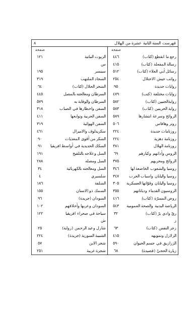فهرست السنة الثانية عشرة من الهلال ٨
| | صفحة | | صفحة |
| --- | --- | --- | --- |
| رجع ما انقطع (كتاب) | ٤٤٦ | الزيوت النباتية | ١٢١ |
| رسالة المفعلة (كتاب) | ٤١٥ | س | |
| رسائل أبي العلاء (كتاب) | ٥١٢ | سبنسر | ١٩٥ |
| رواتب جيش الاحتلال | ٢٥٤ | السجاد الملتهب | ٣١٩ |
| روايات جديدة | ٩٥ | السحر الحلال (كتاب) | ٦٤ |
| روايات مختلفة (كتب) | ٤٧٩ | السرطان ومعالجته بالمصل | ٤٤٥ |
| روايةالجنيين (كتاب) | ٥٨٢ | السرطان والوقاية به | ٥٧٩ |
| رواية الحريتين (كتاب) | ٥٨٣ | السفن واخطارها في الضباب | ٣١٨ |
| الروائح وسرعة انتشارها | ٥٨٩ | السفن الحربية وتوابعها | ٤١١ |
| روتر وهافاس | ٥٠٦ | السفن الهوائية | ٣١٩ |
| روزنامات جديدة | ٢٢٤ | سكريدلوف والاميرال | ٤٦١ |
| روزنامة دهرية | ٢٢٤ | السكر من أقوى المغذيات | ٩٠ |
| روزنامة الهلال | ٣٨١ | السكك الحديدية في أواسط افريقيا | ٩١ |
| الروس وأداتهم وكبارهم | ٦٩ | السل وعلاجه بالتلقيح | ١٩١ |
| الروائح ومحريهم | ٣٧٥ | السل ومصله | ٢٨٨ |
| روسيا والشعوب الخاضعة لها | ٣٤٦ | السل ومعالجته بالكهربائية | ٣٤ |
| روسيا واليابان واسباب الحرب | ٣٤٧ | سلسبري | ٤ |
| روسيا واليابان وقوّاتها العسكرية | ٣٠٥ | السلفة | ١٨٦ |
| الروسيون القدماء ودياناتهم | ٣٥٥ | السمك ذو الاسنان | ١٥٥ |
| روض المسرّة (كتاب) | ٤١٦ | السودان (جريدة) | ٩٦ |
| الرياضة البدنية والصحة العمومية | ٥٤٣ | السودان وعربها وأخلاقهم | ١٠٢ |
| ريّ وادي برّ (كتاب) | ٣٢ | سياحة في صحراء افريقيا | ١٢٢ |
| ز | | ش | |
| زجر النفس (كتاب) | ٦٣ | شارل وعبد الرحمن (رواية) | ٢٥ |
| الزلازل وتمويهه | ٤١٥ | الشبيبة السورية (جريدة) | ٢٢٤ |
| الزرازيق في جسم الحيوان | ٥٩٠ | شجر الابن | ٥٧ |
| زيارة الحجيّ (قصيدة) | ٦٨ | شجرة غريبة | ٢٥١ |